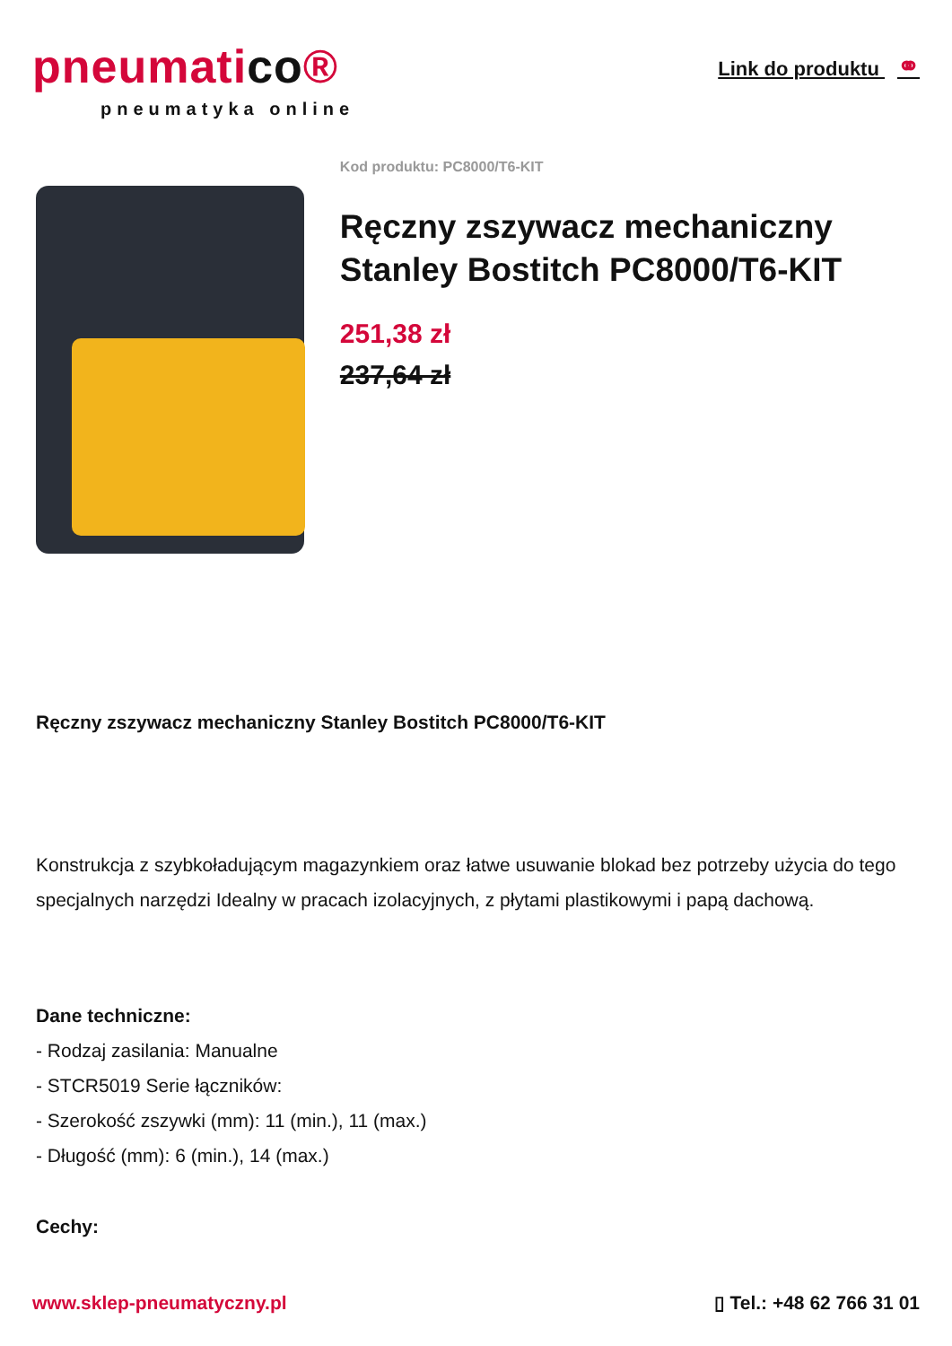pneumatico®
pneumatyka online
Link do produktu ⚭
Kod produktu: PC8000/T6-KIT
Ręczny zszywacz mechaniczny Stanley Bostitch PC8000/T6-KIT
251,38 zł
237,64 zł
Ręczny zszywacz mechaniczny Stanley Bostitch PC8000/T6-KIT
Konstrukcja z szybkoładującym magazynkiem oraz łatwe usuwanie blokad bez potrzeby użycia do tego specjalnych narzędzi Idealny w pracach izolacyjnych, z płytami plastikowymi i papą dachową.
Dane techniczne:
- Rodzaj zasilania: Manualne
- STCR5019 Serie łączników:
- Szerokość zszywki (mm): 11 (min.), 11 (max.)
- Długość (mm): 6 (min.), 14 (max.)
Cechy:
www.sklep-pneumatyczny.pl ▯ Tel.: +48 62 766 31 01